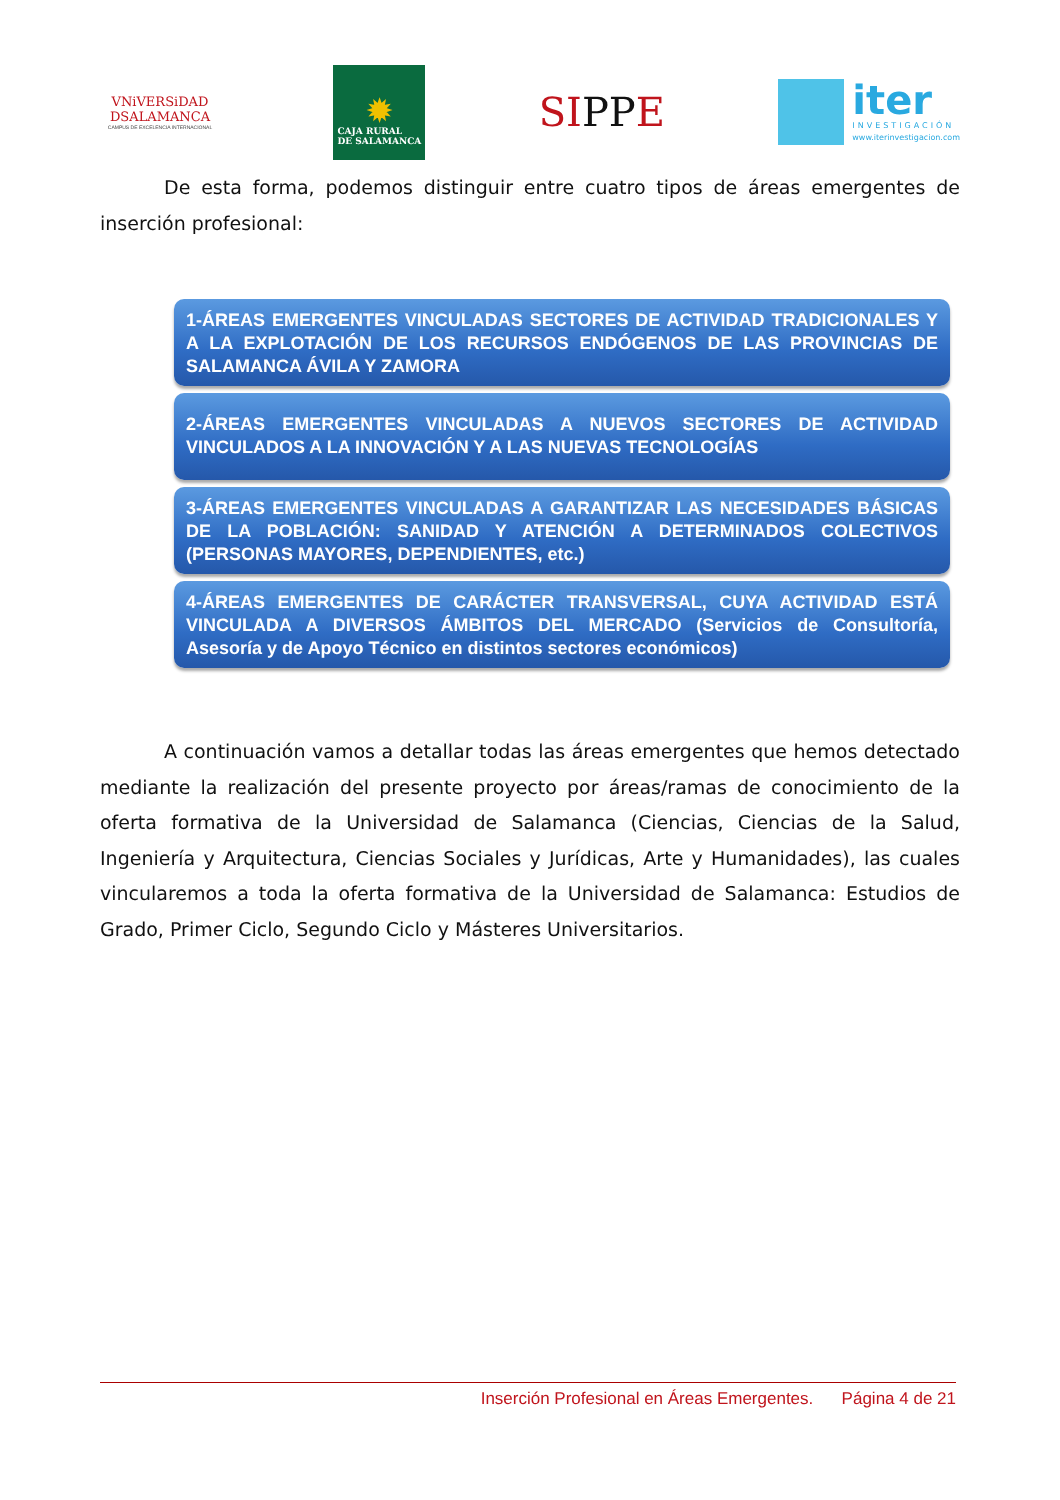VNiVERSiDAD
DSALAMANCA
CAMPUS DE EXCELENCIA INTERNACIONAL
✹
CAJA RURAL
DE SALAMANCA
SIPPE
iter
INVESTIGACIÓN
www.iterinvestigacion.com
De esta forma, podemos distinguir entre cuatro tipos de áreas emergentes de inserción profesional:
1-ÁREAS EMERGENTES VINCULADAS SECTORES DE ACTIVIDAD TRADICIONALES Y A LA EXPLOTACIÓN DE LOS RECURSOS ENDÓGENOS DE LAS PROVINCIAS DE SALAMANCA ÁVILA Y ZAMORA
2-ÁREAS EMERGENTES VINCULADAS A NUEVOS SECTORES DE ACTIVIDAD VINCULADOS A LA INNOVACIÓN Y A LAS NUEVAS TECNOLOGÍAS
3-ÁREAS EMERGENTES VINCULADAS A GARANTIZAR LAS NECESIDADES BÁSICAS DE LA POBLACIÓN: SANIDAD Y ATENCIÓN A DETERMINADOS COLECTIVOS (PERSONAS MAYORES, DEPENDIENTES, etc.)
4-ÁREAS EMERGENTES DE CARÁCTER TRANSVERSAL, CUYA ACTIVIDAD ESTÁ VINCULADA A DIVERSOS ÁMBITOS DEL MERCADO (Servicios de Consultoría, Asesoría y de Apoyo Técnico en distintos sectores económicos)
A continuación vamos a detallar todas las áreas emergentes que hemos detectado mediante la realización del presente proyecto por áreas/ramas de conocimiento de la oferta formativa de la Universidad de Salamanca (Ciencias, Ciencias de la Salud, Ingeniería y Arquitectura, Ciencias Sociales y Jurídicas, Arte y Humanidades), las cuales vincularemos a toda la oferta formativa de la Universidad de Salamanca: Estudios de Grado, Primer Ciclo, Segundo Ciclo y Másteres Universitarios.
Inserción Profesional en Áreas Emergentes. Página 4 de 21